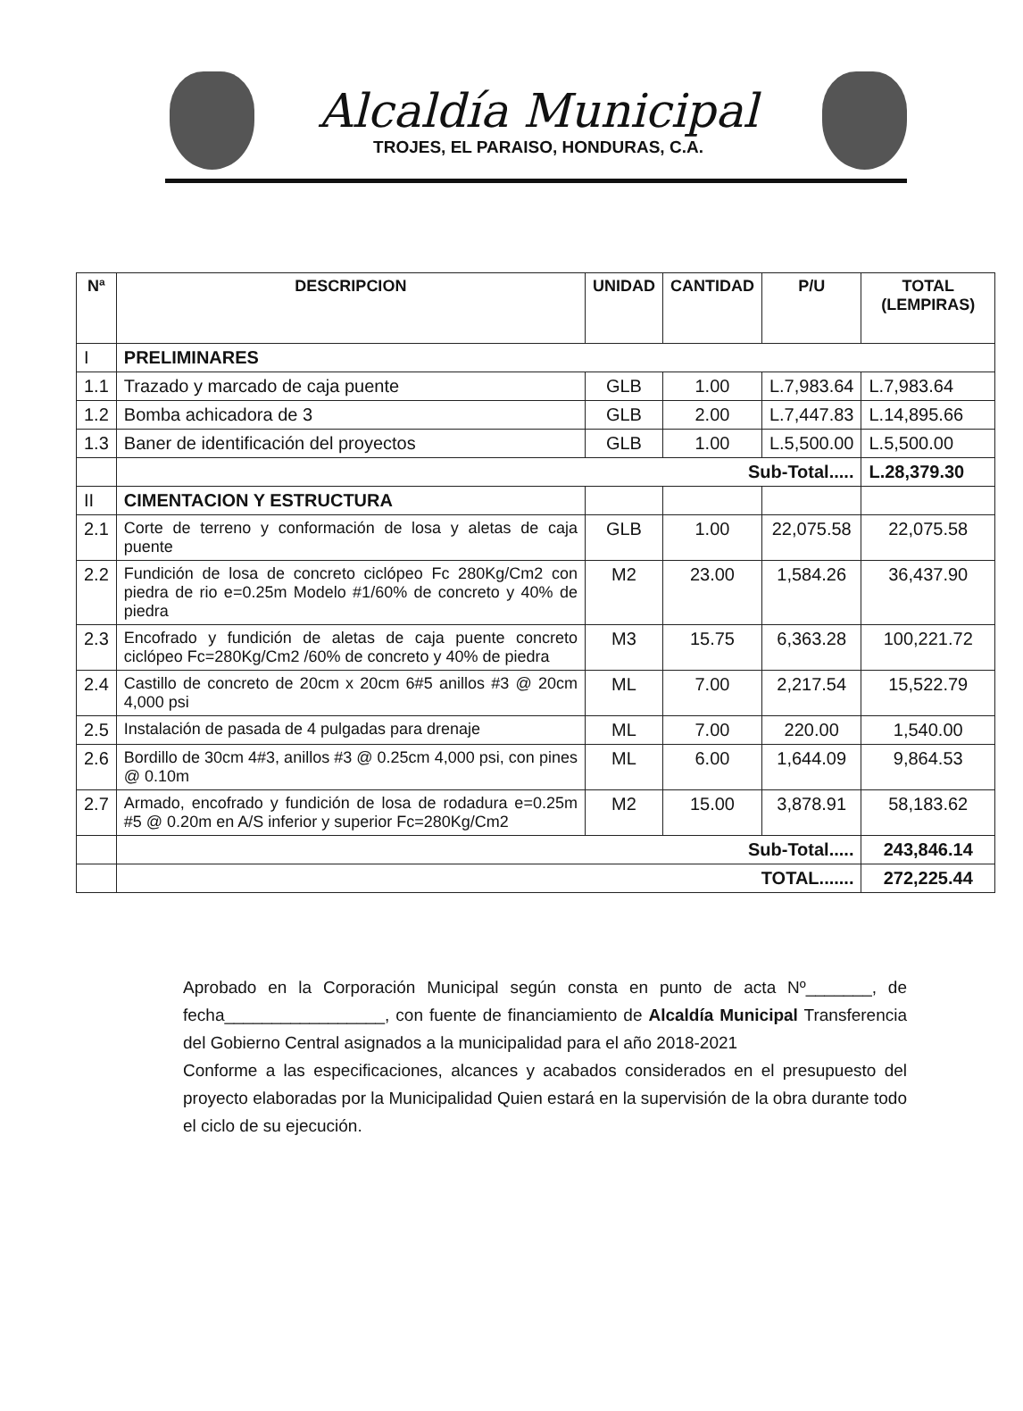Alcaldía Municipal
TROJES, EL PARAISO, HONDURAS, C.A.
| Nª | DESCRIPCION | UNIDAD | CANTIDAD | P/U | TOTAL (LEMPIRAS) |
| --- | --- | --- | --- | --- | --- |
| I | PRELIMINARES | | | | |
| 1.1 | Trazado y marcado de caja puente | GLB | 1.00 | L.7,983.64 | L.7,983.64 |
| 1.2 | Bomba achicadora de 3 | GLB | 2.00 | L.7,447.83 | L.14,895.66 |
| 1.3 | Baner de identificación del proyectos | GLB | 1.00 | L.5,500.00 | L.5,500.00 |
| | Sub-Total..... | | | | L.28,379.30 |
| II | CIMENTACION Y ESTRUCTURA | | | | |
| 2.1 | Corte de terreno y conformación de losa y aletas de caja puente | GLB | 1.00 | 22,075.58 | 22,075.58 |
| 2.2 | Fundición de losa de concreto ciclópeo Fc 280Kg/Cm2 con piedra de rio e=0.25m Modelo #1/60% de concreto y 40% de piedra | M2 | 23.00 | 1,584.26 | 36,437.90 |
| 2.3 | Encofrado y fundición de aletas de caja puente concreto ciclópeo Fc=280Kg/Cm2 /60% de concreto y 40% de piedra | M3 | 15.75 | 6,363.28 | 100,221.72 |
| 2.4 | Castillo de concreto de 20cm x 20cm 6#5 anillos #3 @ 20cm 4,000 psi | ML | 7.00 | 2,217.54 | 15,522.79 |
| 2.5 | Instalación de pasada de 4 pulgadas para drenaje | ML | 7.00 | 220.00 | 1,540.00 |
| 2.6 | Bordillo de 30cm 4#3, anillos #3 @ 0.25cm 4,000 psi, con pines @ 0.10m | ML | 6.00 | 1,644.09 | 9,864.53 |
| 2.7 | Armado, encofrado y fundición de losa de rodadura e=0.25m #5 @ 0.20m en A/S inferior y superior Fc=280Kg/Cm2 | M2 | 15.00 | 3,878.91 | 58,183.62 |
| | Sub-Total..... | | | | 243,846.14 |
| | TOTAL....... | | | | 272,225.44 |
Aprobado en la Corporación Municipal según consta en punto de acta Nº_______, de fecha_________________, con fuente de financiamiento de Alcaldía Municipal Transferencia del Gobierno Central asignados a la municipalidad para el año 2018-2021
Conforme a las especificaciones, alcances y acabados considerados en el presupuesto del proyecto elaboradas por la Municipalidad Quien estará en la supervisión de la obra durante todo el ciclo de su ejecución.